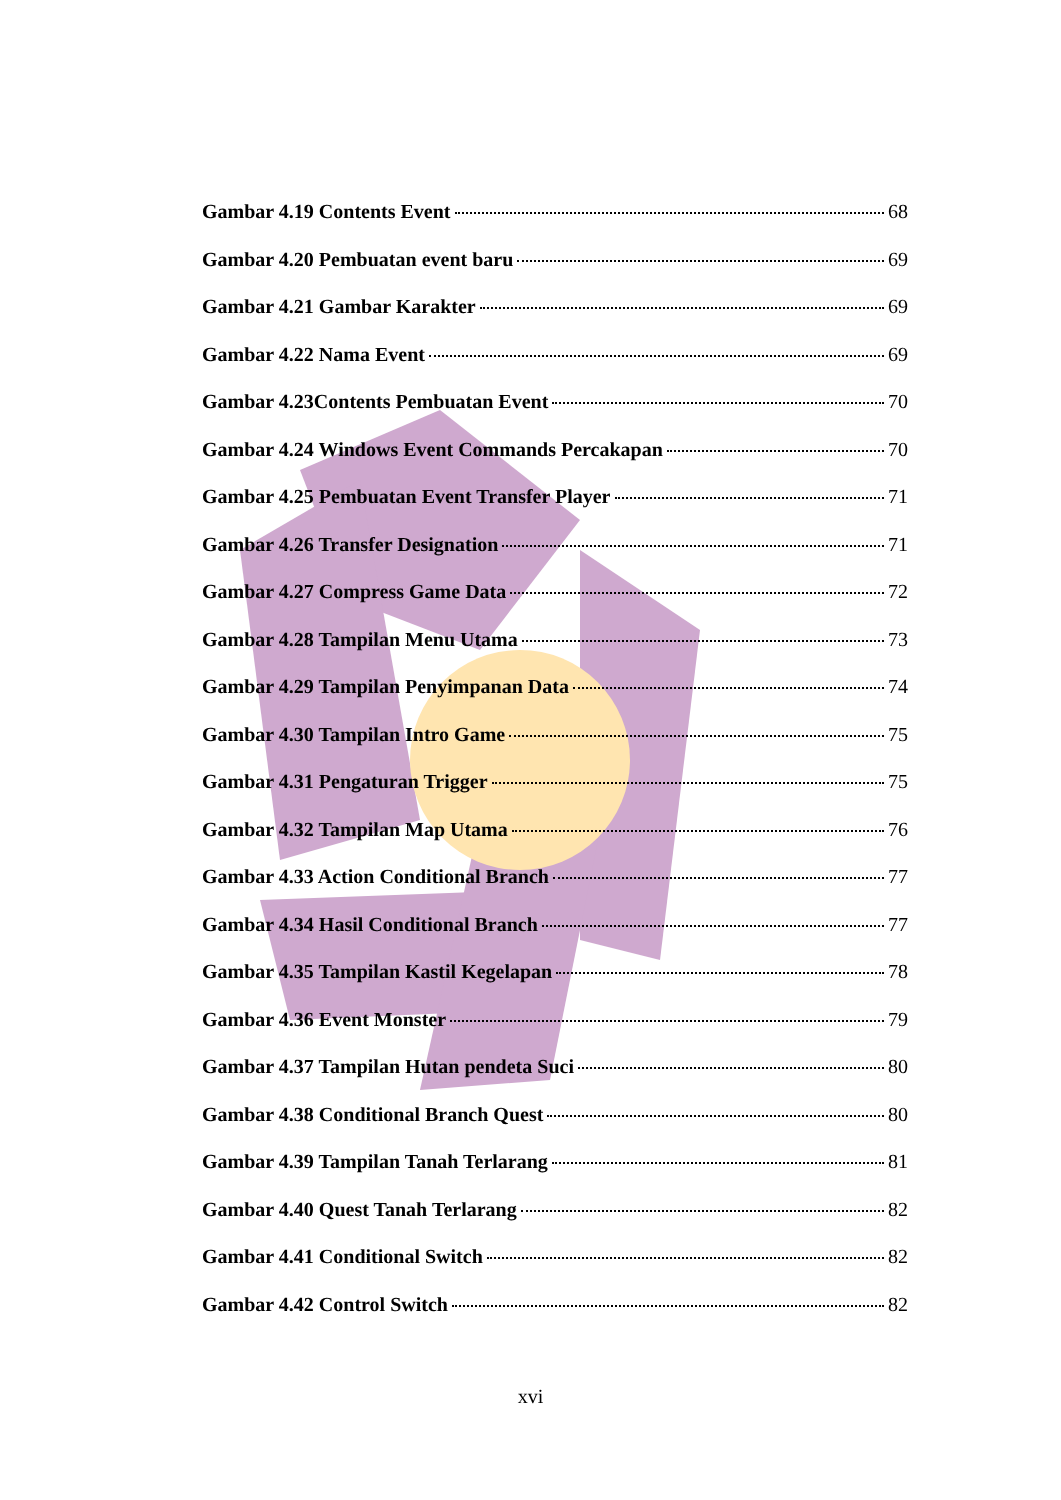Gambar 4.19 Contents Event 68
Gambar 4.20 Pembuatan event baru 69
Gambar 4.21 Gambar Karakter 69
Gambar 4.22 Nama Event 69
Gambar 4.23Contents Pembuatan Event 70
Gambar 4.24 Windows Event Commands Percakapan 70
Gambar 4.25 Pembuatan Event Transfer Player 71
Gambar 4.26 Transfer Designation 71
Gambar 4.27 Compress Game Data 72
Gambar 4.28 Tampilan Menu Utama 73
Gambar 4.29 Tampilan Penyimpanan Data 74
Gambar 4.30 Tampilan Intro Game 75
Gambar 4.31 Pengaturan Trigger 75
Gambar 4.32 Tampilan Map Utama 76
Gambar 4.33 Action Conditional Branch 77
Gambar 4.34 Hasil Conditional Branch 77
Gambar 4.35 Tampilan Kastil Kegelapan 78
Gambar 4.36 Event Monster 79
Gambar 4.37 Tampilan Hutan pendeta Suci 80
Gambar 4.38 Conditional Branch Quest 80
Gambar 4.39 Tampilan Tanah Terlarang 81
Gambar 4.40 Quest Tanah Terlarang 82
Gambar 4.41 Conditional Switch 82
Gambar 4.42 Control Switch 82
xvi